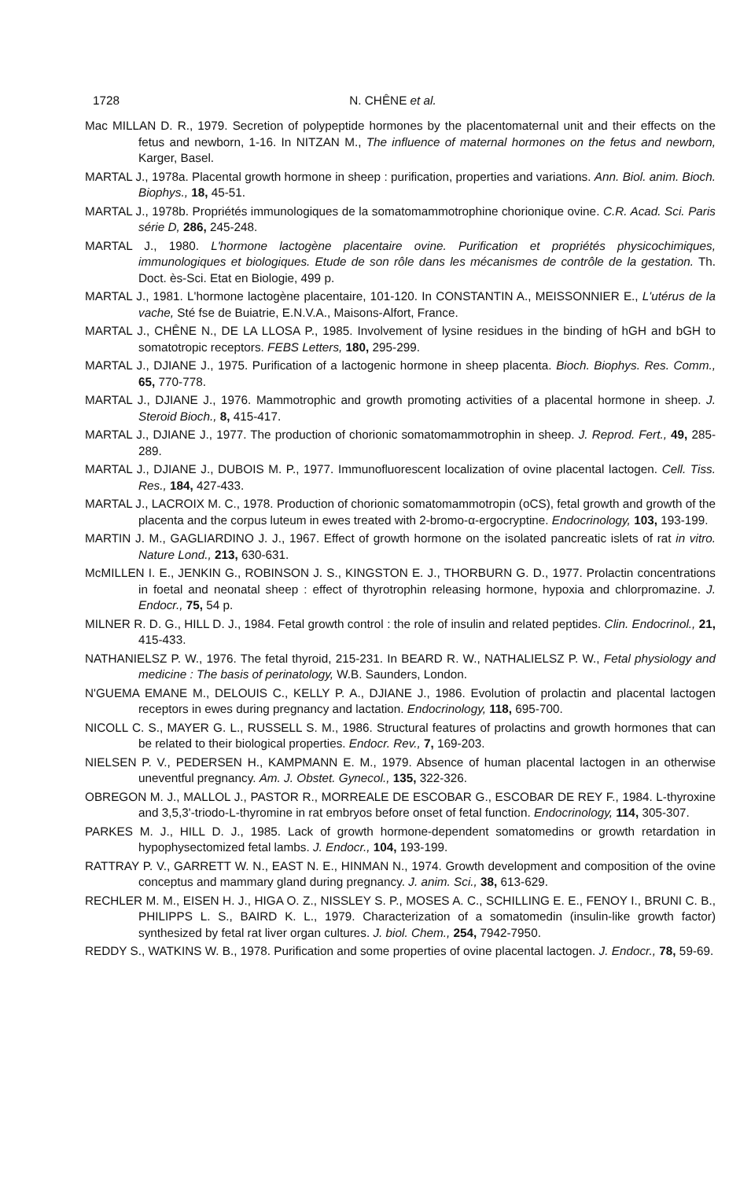1728 N. CHÊNE et al.
Mac MILLAN D. R., 1979. Secretion of polypeptide hormones by the placentomaternal unit and their effects on the fetus and newborn, 1-16. In NITZAN M., The influence of maternal hormones on the fetus and newborn, Karger, Basel.
MARTAL J., 1978a. Placental growth hormone in sheep : purification, properties and variations. Ann. Biol. anim. Bioch. Biophys., 18, 45-51.
MARTAL J., 1978b. Propriétés immunologiques de la somatomammotrophine chorionique ovine. C.R. Acad. Sci. Paris série D, 286, 245-248.
MARTAL J., 1980. L'hormone lactogène placentaire ovine. Purification et propriétés physicochimiques, immunologiques et biologiques. Etude de son rôle dans les mécanismes de contrôle de la gestation. Th. Doct. ès-Sci. Etat en Biologie, 499 p.
MARTAL J., 1981. L'hormone lactogène placentaire, 101-120. In CONSTANTIN A., MEISSONNIER E., L'utérus de la vache, Sté fse de Buiatrie, E.N.V.A., Maisons-Alfort, France.
MARTAL J., CHÊNE N., DE LA LLOSA P., 1985. Involvement of lysine residues in the binding of hGH and bGH to somatotropic receptors. FEBS Letters, 180, 295-299.
MARTAL J., DJIANE J., 1975. Purification of a lactogenic hormone in sheep placenta. Bioch. Biophys. Res. Comm., 65, 770-778.
MARTAL J., DJIANE J., 1976. Mammotrophic and growth promoting activities of a placental hormone in sheep. J. Steroid Bioch., 8, 415-417.
MARTAL J., DJIANE J., 1977. The production of chorionic somatomammotrophin in sheep. J. Reprod. Fert., 49, 285-289.
MARTAL J., DJIANE J., DUBOIS M. P., 1977. Immunofluorescent localization of ovine placental lactogen. Cell. Tiss. Res., 184, 427-433.
MARTAL J., LACROIX M. C., 1978. Production of chorionic somatomammotropin (oCS), fetal growth and growth of the placenta and the corpus luteum in ewes treated with 2-bromo-α-ergocryptine. Endocrinology, 103, 193-199.
MARTIN J. M., GAGLIARDINO J. J., 1967. Effect of growth hormone on the isolated pancreatic islets of rat in vitro. Nature Lond., 213, 630-631.
McMILLEN I. E., JENKIN G., ROBINSON J. S., KINGSTON E. J., THORBURN G. D., 1977. Prolactin concentrations in foetal and neonatal sheep : effect of thyrotrophin releasing hormone, hypoxia and chlorpromazine. J. Endocr., 75, 54 p.
MILNER R. D. G., HILL D. J., 1984. Fetal growth control : the role of insulin and related peptides. Clin. Endocrinol., 21, 415-433.
NATHANIELSZ P. W., 1976. The fetal thyroid, 215-231. In BEARD R. W., NATHALIELSZ P. W., Fetal physiology and medicine : The basis of perinatology, W.B. Saunders, London.
N'GUEMA EMANE M., DELOUIS C., KELLY P. A., DJIANE J., 1986. Evolution of prolactin and placental lactogen receptors in ewes during pregnancy and lactation. Endocrinology, 118, 695-700.
NICOLL C. S., MAYER G. L., RUSSELL S. M., 1986. Structural features of prolactins and growth hormones that can be related to their biological properties. Endocr. Rev., 7, 169-203.
NIELSEN P. V., PEDERSEN H., KAMPMANN E. M., 1979. Absence of human placental lactogen in an otherwise uneventful pregnancy. Am. J. Obstet. Gynecol., 135, 322-326.
OBREGON M. J., MALLOL J., PASTOR R., MORREALE DE ESCOBAR G., ESCOBAR DE REY F., 1984. L-thyroxine and 3,5,3'-triodo-L-thyromine in rat embryos before onset of fetal function. Endocrinology, 114, 305-307.
PARKES M. J., HILL D. J., 1985. Lack of growth hormone-dependent somatomedins or growth retardation in hypophysectomized fetal lambs. J. Endocr., 104, 193-199.
RATTRAY P. V., GARRETT W. N., EAST N. E., HINMAN N., 1974. Growth development and composition of the ovine conceptus and mammary gland during pregnancy. J. anim. Sci., 38, 613-629.
RECHLER M. M., EISEN H. J., HIGA O. Z., NISSLEY S. P., MOSES A. C., SCHILLING E. E., FENOY I., BRUNI C. B., PHILIPPS L. S., BAIRD K. L., 1979. Characterization of a somatomedin (insulin-like growth factor) synthesized by fetal rat liver organ cultures. J. biol. Chem., 254, 7942-7950.
REDDY S., WATKINS W. B., 1978. Purification and some properties of ovine placental lactogen. J. Endocr., 78, 59-69.